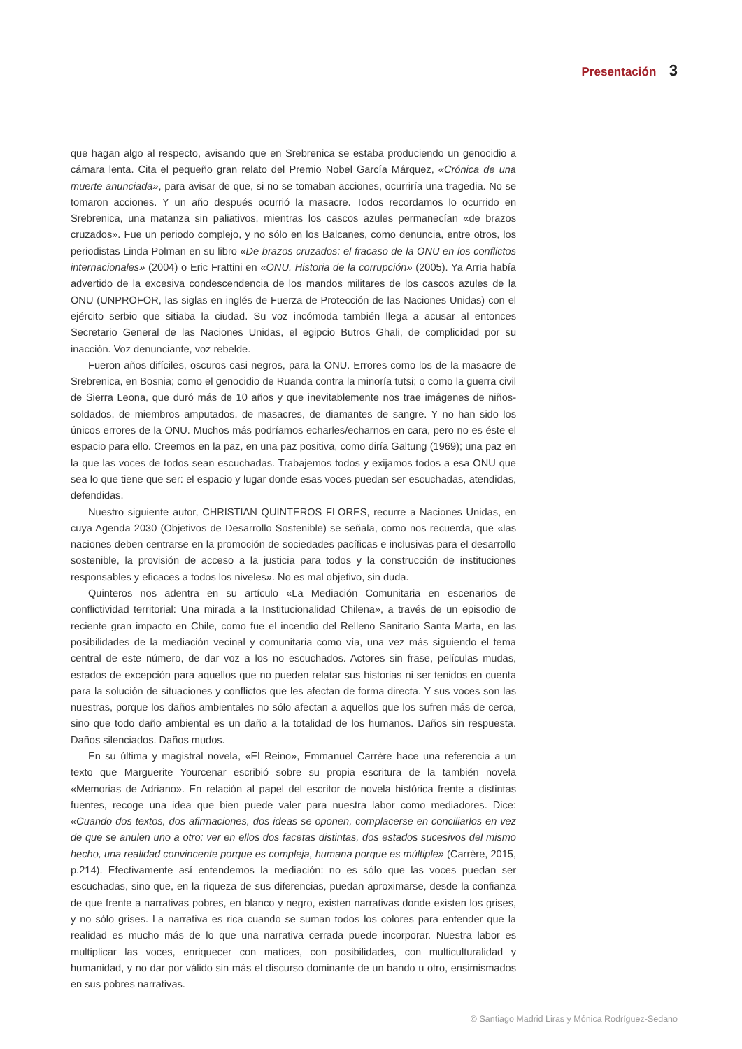Presentación 3
que hagan algo al respecto, avisando que en Srebrenica se estaba produciendo un genocidio a cámara lenta. Cita el pequeño gran relato del Premio Nobel García Márquez, «Crónica de una muerte anunciada», para avisar de que, si no se tomaban acciones, ocurriría una tragedia. No se tomaron acciones. Y un año después ocurrió la masacre. Todos recordamos lo ocurrido en Srebrenica, una matanza sin paliativos, mientras los cascos azules permanecían «de brazos cruzados». Fue un periodo complejo, y no sólo en los Balcanes, como denuncia, entre otros, los periodistas Linda Polman en su libro «De brazos cruzados: el fracaso de la ONU en los conflictos internacionales» (2004) o Eric Frattini en «ONU. Historia de la corrupción» (2005). Ya Arria había advertido de la excesiva condescendencia de los mandos militares de los cascos azules de la ONU (UNPROFOR, las siglas en inglés de Fuerza de Protección de las Naciones Unidas) con el ejército serbio que sitiaba la ciudad. Su voz incómoda también llega a acusar al entonces Secretario General de las Naciones Unidas, el egipcio Butros Ghali, de complicidad por su inacción. Voz denunciante, voz rebelde.
Fueron años difíciles, oscuros casi negros, para la ONU. Errores como los de la masacre de Srebrenica, en Bosnia; como el genocidio de Ruanda contra la minoría tutsi; o como la guerra civil de Sierra Leona, que duró más de 10 años y que inevitablemente nos trae imágenes de niños-soldados, de miembros amputados, de masacres, de diamantes de sangre. Y no han sido los únicos errores de la ONU. Muchos más podríamos echarles/echarnos en cara, pero no es éste el espacio para ello. Creemos en la paz, en una paz positiva, como diría Galtung (1969); una paz en la que las voces de todos sean escuchadas. Trabajemos todos y exijamos todos a esa ONU que sea lo que tiene que ser: el espacio y lugar donde esas voces puedan ser escuchadas, atendidas, defendidas.
Nuestro siguiente autor, CHRISTIAN QUINTEROS FLORES, recurre a Naciones Unidas, en cuya Agenda 2030 (Objetivos de Desarrollo Sostenible) se señala, como nos recuerda, que «las naciones deben centrarse en la promoción de sociedades pacíficas e inclusivas para el desarrollo sostenible, la provisión de acceso a la justicia para todos y la construcción de instituciones responsables y eficaces a todos los niveles». No es mal objetivo, sin duda.
Quinteros nos adentra en su artículo «La Mediación Comunitaria en escenarios de conflictividad territorial: Una mirada a la Institucionalidad Chilena», a través de un episodio de reciente gran impacto en Chile, como fue el incendio del Relleno Sanitario Santa Marta, en las posibilidades de la mediación vecinal y comunitaria como vía, una vez más siguiendo el tema central de este número, de dar voz a los no escuchados. Actores sin frase, películas mudas, estados de excepción para aquellos que no pueden relatar sus historias ni ser tenidos en cuenta para la solución de situaciones y conflictos que les afectan de forma directa. Y sus voces son las nuestras, porque los daños ambientales no sólo afectan a aquellos que los sufren más de cerca, sino que todo daño ambiental es un daño a la totalidad de los humanos. Daños sin respuesta. Daños silenciados. Daños mudos.
En su última y magistral novela, «El Reino», Emmanuel Carrère hace una referencia a un texto que Marguerite Yourcenar escribió sobre su propia escritura de la también novela «Memorias de Adriano». En relación al papel del escritor de novela histórica frente a distintas fuentes, recoge una idea que bien puede valer para nuestra labor como mediadores. Dice: «Cuando dos textos, dos afirmaciones, dos ideas se oponen, complacerse en conciliarlos en vez de que se anulen uno a otro; ver en ellos dos facetas distintas, dos estados sucesivos del mismo hecho, una realidad convincente porque es compleja, humana porque es múltiple» (Carrère, 2015, p.214). Efectivamente así entendemos la mediación: no es sólo que las voces puedan ser escuchadas, sino que, en la riqueza de sus diferencias, puedan aproximarse, desde la confianza de que frente a narrativas pobres, en blanco y negro, existen narrativas donde existen los grises, y no sólo grises. La narrativa es rica cuando se suman todos los colores para entender que la realidad es mucho más de lo que una narrativa cerrada puede incorporar. Nuestra labor es multiplicar las voces, enriquecer con matices, con posibilidades, con multiculturalidad y humanidad, y no dar por válido sin más el discurso dominante de un bando u otro, ensimismados en sus pobres narrativas.
© Santiago Madrid Liras y Mónica Rodríguez-Sedano